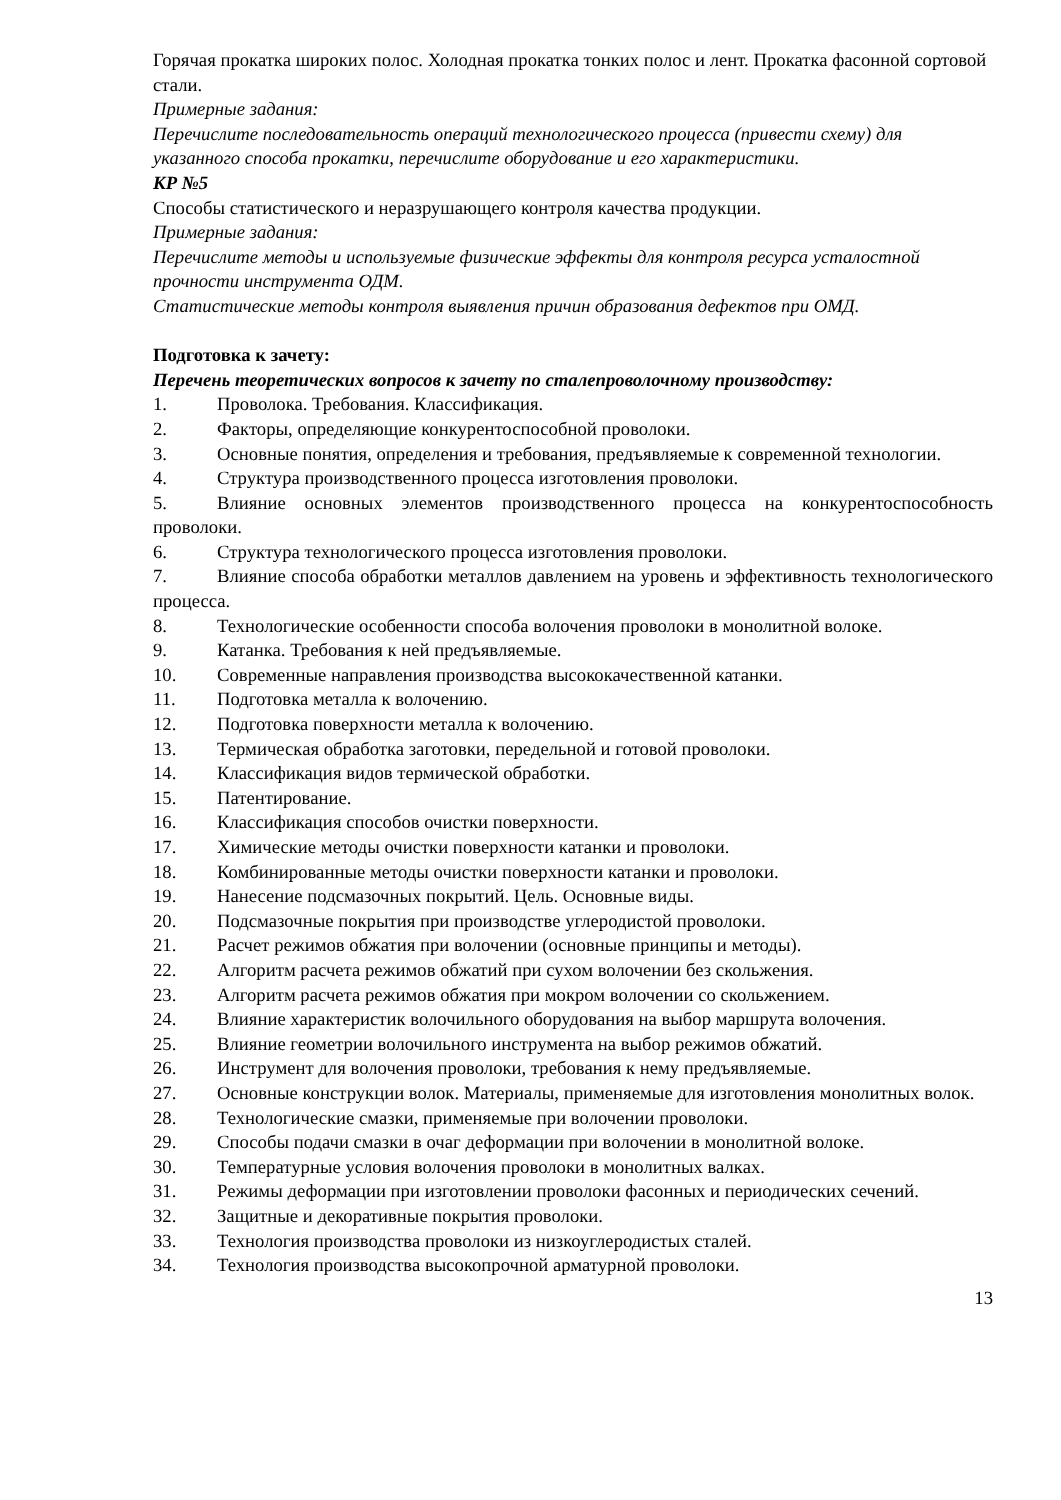Горячая прокатка широких полос. Холодная прокатка тонких полос и лент. Прокатка фасонной сортовой стали.
Примерные задания:
Перечислите последовательность операций технологического процесса (привести схему) для указанного способа прокатки, перечислите оборудование и его характеристики.
КР №5
Способы статистического и неразрушающего контроля качества продукции.
Примерные задания:
Перечислите методы и используемые физические эффекты для контроля ресурса усталостной прочности инструмента ОДМ.
Статистические методы контроля выявления причин образования дефектов при ОМД.
Подготовка к зачету:
Перечень теоретических вопросов к зачету по сталепроволочному производству:
1. Проволока. Требования. Классификация.
2. Факторы, определяющие конкурентоспособной проволоки.
3. Основные понятия, определения и требования, предъявляемые к современной технологии.
4. Структура производственного процесса изготовления проволоки.
5. Влияние основных элементов производственного процесса на конкурентоспособность проволоки.
6. Структура технологического процесса изготовления проволоки.
7. Влияние способа обработки металлов давлением на уровень и эффективность технологического процесса.
8. Технологические особенности способа волочения проволоки в монолитной волоке.
9. Катанка. Требования к ней предъявляемые.
10. Современные направления производства высококачественной катанки.
11. Подготовка металла к волочению.
12. Подготовка поверхности металла к волочению.
13. Термическая обработка заготовки, передельной и готовой проволоки.
14. Классификация видов термической обработки.
15. Патентирование.
16. Классификация способов очистки поверхности.
17. Химические методы очистки поверхности катанки и проволоки.
18. Комбинированные методы очистки поверхности катанки и проволоки.
19. Нанесение подсмазочных покрытий. Цель. Основные виды.
20. Подсмазочные покрытия при производстве углеродистой проволоки.
21. Расчет режимов обжатия при волочении (основные принципы и методы).
22. Алгоритм расчета режимов обжатий при сухом волочении без скольжения.
23. Алгоритм расчета режимов обжатия при мокром волочении со скольжением.
24. Влияние характеристик волочильного оборудования на выбор маршрута волочения.
25. Влияние геометрии волочильного инструмента на выбор режимов обжатий.
26. Инструмент для волочения проволоки, требования к нему предъявляемые.
27. Основные конструкции волок. Материалы, применяемые для изготовления монолитных волок.
28. Технологические смазки, применяемые при волочении проволоки.
29. Способы подачи смазки в очаг деформации при волочении в монолитной волоке.
30. Температурные условия волочения проволоки в монолитных валках.
31. Режимы деформации при изготовлении проволоки фасонных и периодических сечений.
32. Защитные и декоративные покрытия проволоки.
33. Технология производства проволоки из низкоуглеродистых сталей.
34. Технология производства высокопрочной арматурной проволоки.
13